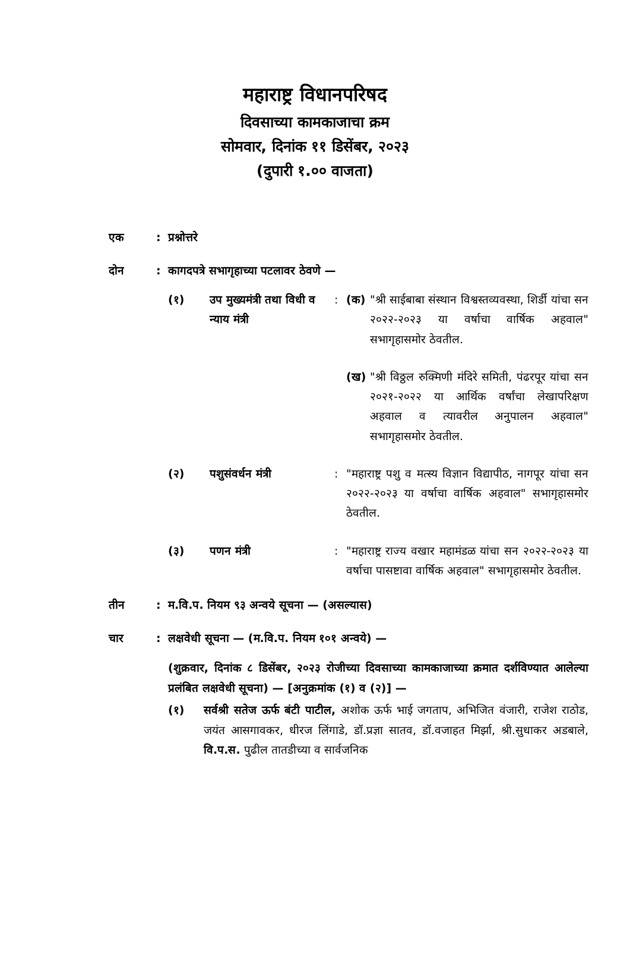महाराष्ट्र विधानपरिषद
दिवसाच्या कामकाजाचा क्रम
सोमवार, दिनांक ११ डिसेंबर, २०२३
(दुपारी १.०० वाजता)
एक : प्रश्नोत्तरे
दोन : कागदपत्रे सभागृहाच्या पटलावर ठेवणे —
(१) उप मुख्यमंत्री तथा विधी व न्याय मंत्री
: (क) "श्री साईबाबा संस्थान विश्वस्तव्यवस्था, शिर्डी यांचा सन २०२२-२०२३ या वर्षाचा वार्षिक अहवाल" सभागृहासमोर ठेवतील.
(ख) "श्री विठ्ठल रुक्मिणी मंदिरे समिती, पंढरपूर यांचा सन २०२१-२०२२ या आर्थिक वर्षांचा लेखापरिक्षण अहवाल व त्यावरील अनुपालन अहवाल" सभागृहासमोर ठेवतील.
(२) पशुसंवर्धन मंत्री : "महाराष्ट्र पशु व मत्स्य विज्ञान विद्यापीठ, नागपूर यांचा सन २०२२-२०२३ या वर्षाचा वार्षिक अहवाल" सभागृहासमोर ठेवतील.
(३) पणन मंत्री : "महाराष्ट्र राज्य वखार महामंडळ यांचा सन २०२२-२०२३ या वर्षाचा पासष्टावा वार्षिक अहवाल" सभागृहासमोर ठेवतील.
तीन : म.वि.प. नियम ९३ अन्वये सूचना — (असल्यास)
चार : लक्षवेधी सूचना — (म.वि.प. नियम १०१ अन्वये) —
(शुक्रवार, दिनांक ८ डिसेंबर, २०२३ रोजीच्या दिवसाच्या कामकाजाच्या क्रमात दर्शविण्यात आलेल्या प्रलंबित लक्षवेधी सूचना) — [अनुक्रमांक (१) व (२)] —
(१) सर्वश्री सतेज ऊर्फ बंटी पाटील, अशोक ऊर्फ भाई जगताप, अभिजित वंजारी, राजेश राठोड, जयंत आसगावकर, धीरज लिंगाडे, डॉ.प्रज्ञा सातव, डॉ.वजाहत मिर्झा, श्री.सुधाकर अडबाले, वि.प.स. पुढील तातडीच्या व सार्वजनिक